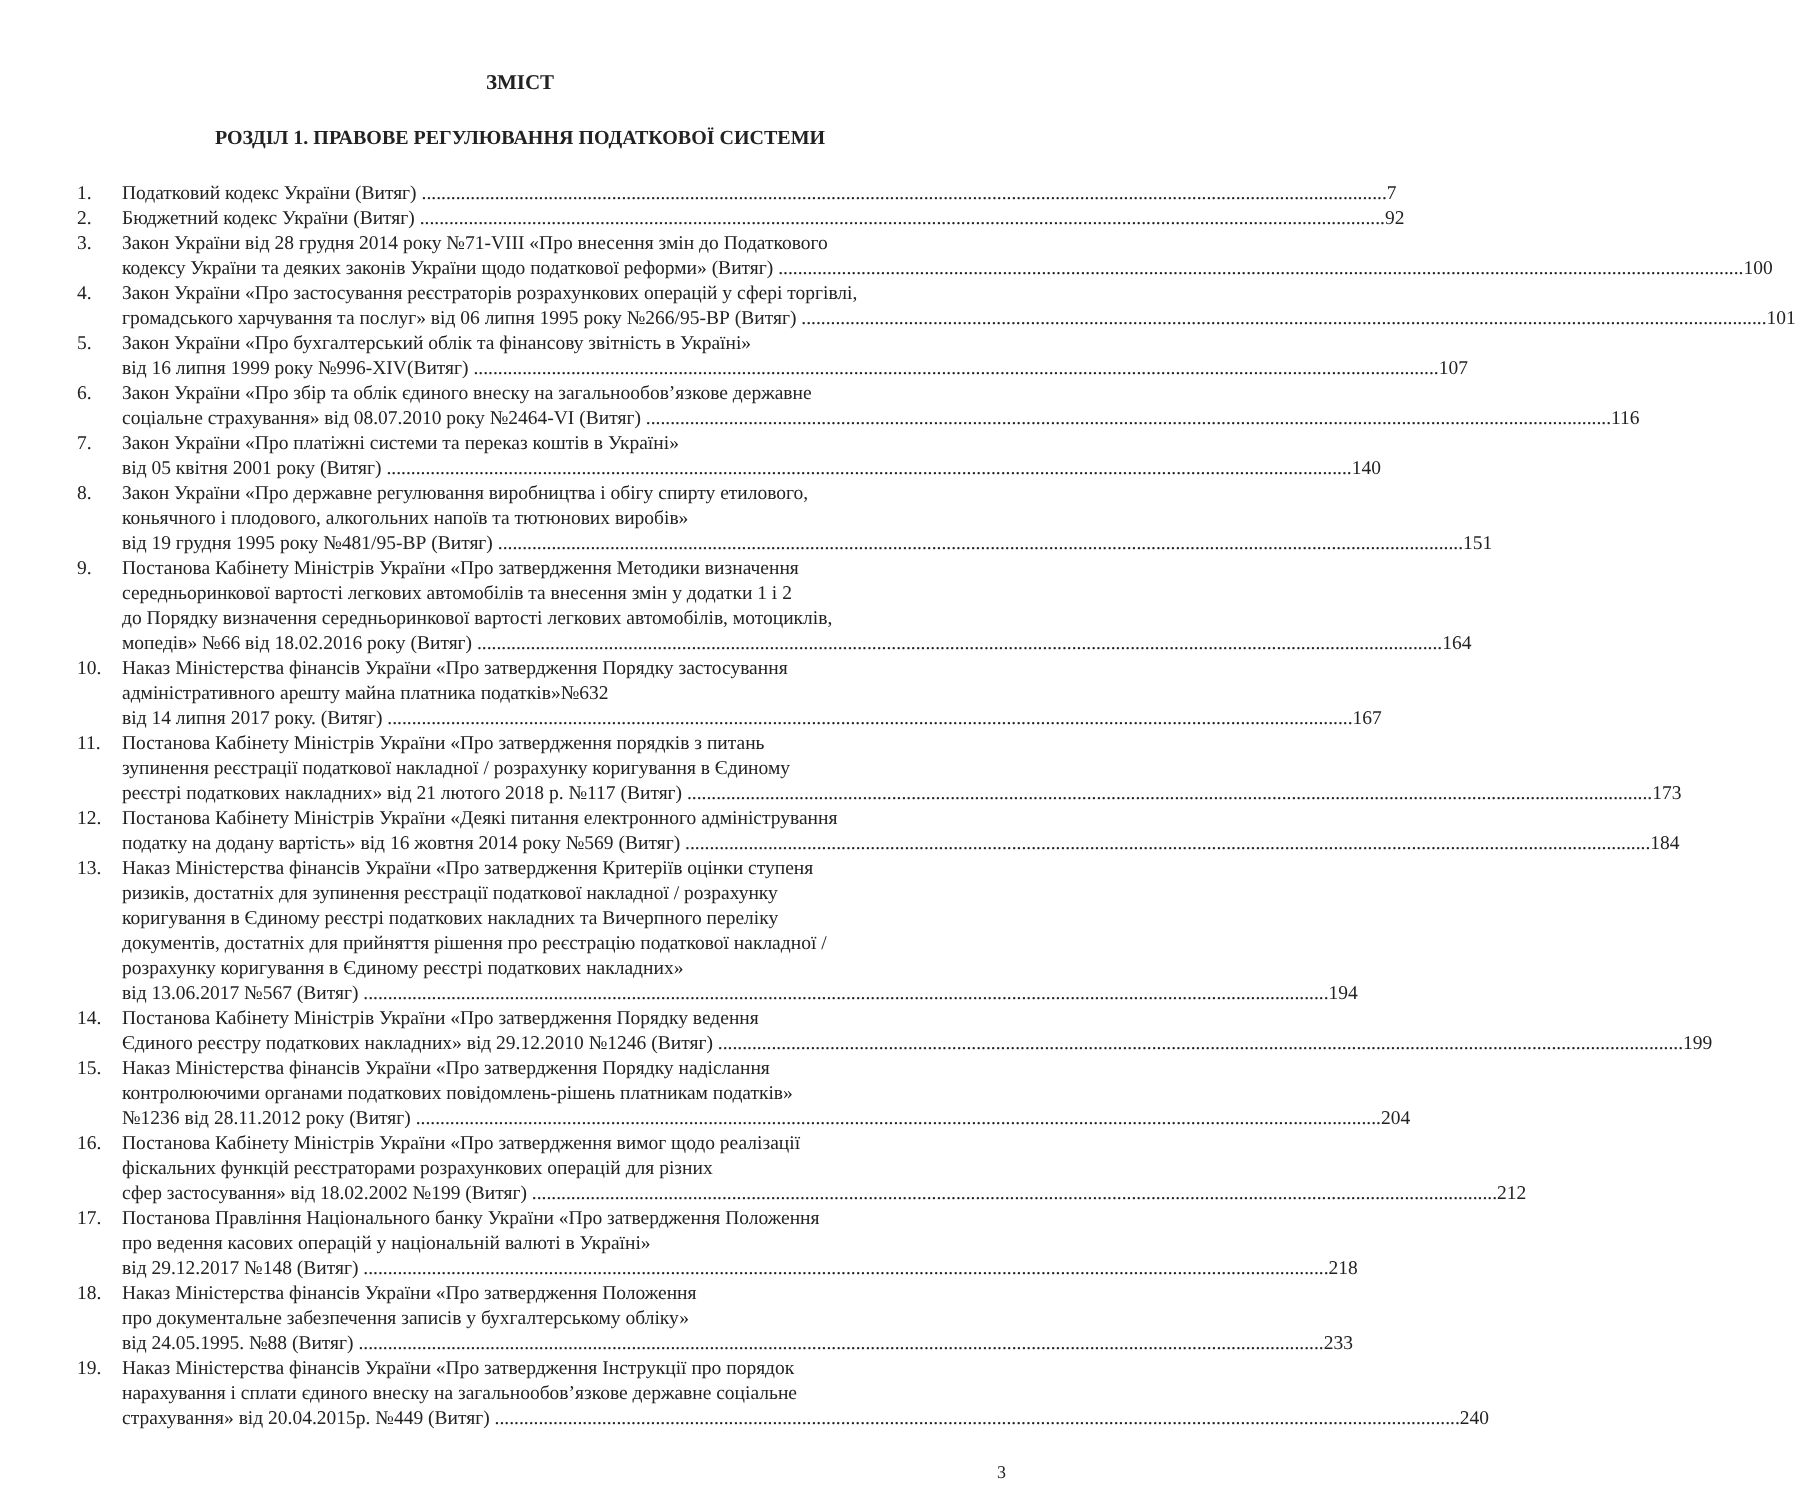ЗМІСТ
РОЗДІЛ 1. ПРАВОВЕ РЕГУЛЮВАННЯ ПОДАТКОВОЇ СИСТЕМИ
1. Податковий кодекс України (Витяг) 7
2. Бюджетний кодекс України (Витяг) 92
3. Закон України від 28 грудня 2014 року №71-VIII «Про внесення змін до Податкового
кодексу України та деяких законів України щодо податкової реформи» (Витяг) 100
4. Закон України «Про застосування реєстраторів розрахункових операцій у сфері торгівлі,
громадського харчування та послуг» від 06 липня 1995 року №266/95-ВР (Витяг) 101
5. Закон України «Про бухгалтерський облік та фінансову звітність в Україні»
від 16 липня 1999 року №996-XIV(Витяг) 107
6. Закон України «Про збір та облік єдиного внеску на загальнообов’язкове державне
соціальне страхування» від 08.07.2010 року №2464-VI (Витяг) 116
7. Закон України «Про платіжні системи та переказ коштів в Україні»
від 05 квітня 2001 року (Витяг) 140
8. Закон України «Про державне регулювання виробництва і обігу спирту етилового,
коньячного і плодового, алкогольних напоїв та тютюнових виробів»
від 19 грудня 1995 року №481/95-ВР (Витяг) 151
9. Постанова Кабінету Міністрів України «Про затвердження Методики визначення
середньоринкової вартості легкових автомобілів та внесення змін у додатки 1 і 2
до Порядку визначення середньоринкової вартості легкових автомобілів, мотоциклів,
мопедів» №66 від 18.02.2016 року (Витяг) 164
10. Наказ Міністерства фінансів України «Про затвердження Порядку застосування
адміністративного арешту майна платника податків»№632
від 14 липня 2017 року. (Витяг) 167
11. Постанова Кабінету Міністрів України «Про затвердження порядків з питань
зупинення реєстрації податкової накладної / розрахунку коригування в Єдиному
реєстрі податкових накладних» від 21 лютого 2018 р. №117 (Витяг) 173
12. Постанова Кабінету Міністрів України «Деякі питання електронного адміністрування
податку на додану вартість» від 16 жовтня 2014 року №569 (Витяг) 184
13. Наказ Міністерства фінансів України «Про затвердження Критеріїв оцінки ступеня
ризиків, достатніх для зупинення реєстрації податкової накладної / розрахунку
коригування в Єдиному реєстрі податкових накладних та Вичерпного переліку
документів, достатніх для прийняття рішення про реєстрацію податкової накладної /
розрахунку коригування в Єдиному реєстрі податкових накладних»
від 13.06.2017 №567 (Витяг) 194
14. Постанова Кабінету Міністрів України «Про затвердження Порядку ведення
Єдиного реєстру податкових накладних» від 29.12.2010 №1246 (Витяг) 199
15. Наказ Міністерства фінансів України «Про затвердження Порядку надіслання
контролюючими органами податкових повідомлень-рішень платникам податків»
№1236 від 28.11.2012 року (Витяг) 204
16. Постанова Кабінету Міністрів України «Про затвердження вимог щодо реалізації
фіскальних функцій реєстраторами розрахункових операцій для різних
сфер застосування» від 18.02.2002 №199 (Витяг) 212
17. Постанова Правління Національного банку України «Про затвердження Положення
про ведення касових операцій у національній валюті в Україні»
від 29.12.2017 №148 (Витяг) 218
18. Наказ Міністерства фінансів України «Про затвердження Положення
про документальне забезпечення записів у бухгалтерському обліку»
від 24.05.1995. №88 (Витяг) 233
19. Наказ Міністерства фінансів України «Про затвердження Інструкції про порядок
нарахування і сплати єдиного внеску на загальнообов’язкове державне соціальне
страхування» від 20.04.2015р. №449 (Витяг) 240
3